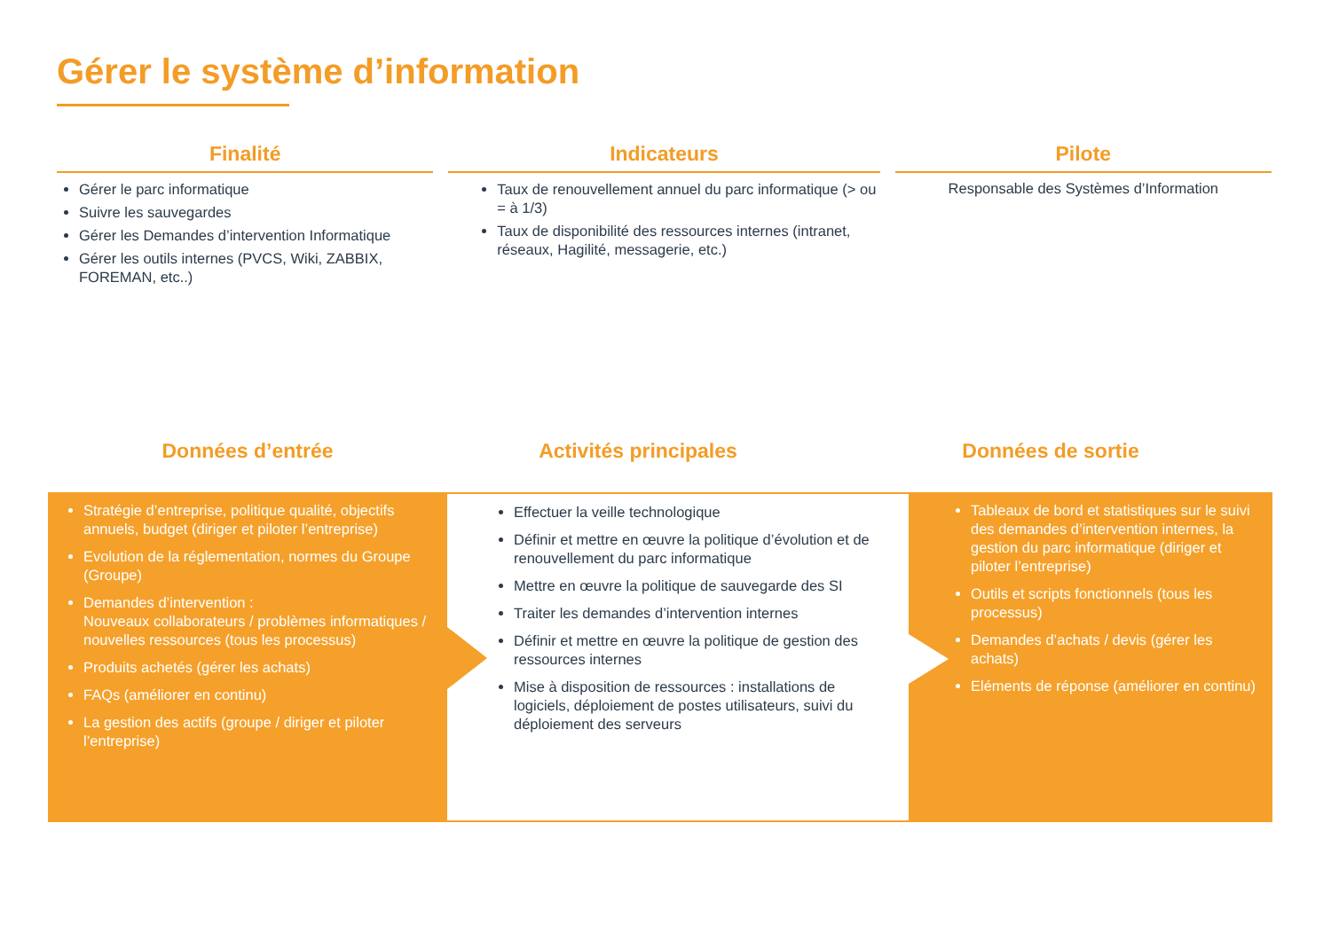Gérer le système d’information
Finalité
Gérer le parc informatique
Suivre les sauvegardes
Gérer les Demandes d’intervention Informatique
Gérer les outils internes (PVCS, Wiki, ZABBIX, FOREMAN, etc..)
Indicateurs
Taux de renouvellement annuel du parc informatique (> ou = à 1/3)
Taux de disponibilité des ressources internes (intranet, réseaux, Hagilité, messagerie, etc.)
Pilote
Responsable des Systèmes d’Information
Données d’entrée Activités principales Données de sortie
Stratégie d’entreprise, politique qualité, objectifs annuels, budget (diriger et piloter l’entreprise)
Evolution de la réglementation, normes du Groupe (Groupe)
Demandes d’intervention :
Nouveaux collaborateurs / problèmes informatiques / nouvelles ressources (tous les processus)
Produits achetés (gérer les achats)
FAQs (améliorer en continu)
La gestion des actifs (groupe / diriger et piloter l’entreprise)
Effectuer la veille technologique
Définir et mettre en œuvre la politique d’évolution et de renouvellement du parc informatique
Mettre en œuvre la politique de sauvegarde des SI
Traiter les demandes d’intervention internes
Définir et mettre en œuvre la politique de gestion des ressources internes
Mise à disposition de ressources : installations de logiciels, déploiement de postes utilisateurs, suivi du déploiement des serveurs
Tableaux de bord et statistiques sur le suivi des demandes d’intervention internes, la gestion du parc informatique (diriger et piloter l’entreprise)
Outils et scripts fonctionnels (tous les processus)
Demandes d’achats / devis (gérer les achats)
Eléments de réponse (améliorer en continu)